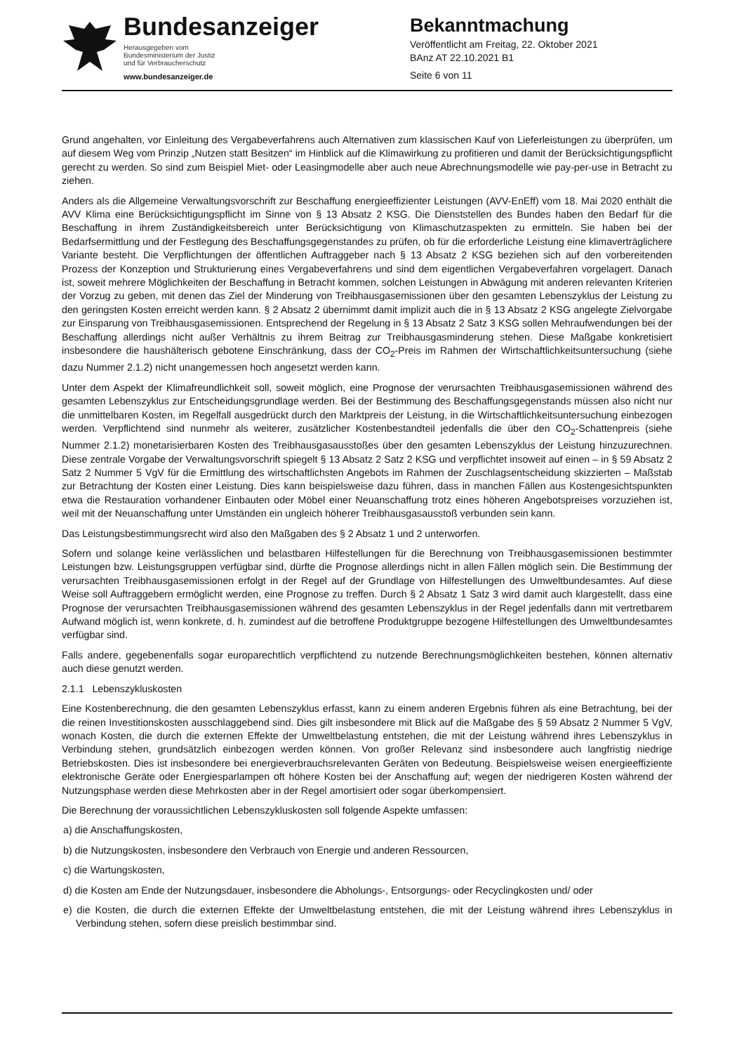Bundesanzeiger
Herausgegeben vom
Bundesministerium der Justiz
und für Verbraucherschutz
www.bundesanzeiger.de
Bekanntmachung
Veröffentlicht am Freitag, 22. Oktober 2021
BAnz AT 22.10.2021 B1
Seite 6 von 11
Grund angehalten, vor Einleitung des Vergabeverfahrens auch Alternativen zum klassischen Kauf von Lieferleistungen zu überprüfen, um auf diesem Weg vom Prinzip „Nutzen statt Besitzen“ im Hinblick auf die Klimawirkung zu profitieren und damit der Berücksichtigungspflicht gerecht zu werden. So sind zum Beispiel Miet- oder Leasingmodelle aber auch neue Abrechnungsmodelle wie pay-per-use in Betracht zu ziehen.
Anders als die Allgemeine Verwaltungsvorschrift zur Beschaffung energieeffizienter Leistungen (AVV-EnEff) vom 18. Mai 2020 enthält die AVV Klima eine Berücksichtigungspflicht im Sinne von § 13 Absatz 2 KSG. Die Dienststellen des Bundes haben den Bedarf für die Beschaffung in ihrem Zuständigkeitsbereich unter Berücksichtigung von Klimaschutzaspekten zu ermitteln. Sie haben bei der Bedarfsermittlung und der Festlegung des Beschaffungsgegenstandes zu prüfen, ob für die erforderliche Leistung eine klimaverträglichere Variante besteht. Die Verpflichtungen der öffentlichen Auftraggeber nach § 13 Absatz 2 KSG beziehen sich auf den vorbereitenden Prozess der Konzeption und Strukturierung eines Vergabeverfahrens und sind dem eigentlichen Vergabeverfahren vorgelagert. Danach ist, soweit mehrere Möglichkeiten der Beschaffung in Betracht kommen, solchen Leistungen in Abwägung mit anderen relevanten Kriterien der Vorzug zu geben, mit denen das Ziel der Minderung von Treibhausgasemissionen über den gesamten Lebenszyklus der Leistung zu den geringsten Kosten erreicht werden kann. § 2 Absatz 2 übernimmt damit implizit auch die in § 13 Absatz 2 KSG angelegte Zielvorgabe zur Einsparung von Treibhausgasemissionen. Entsprechend der Regelung in § 13 Absatz 2 Satz 3 KSG sollen Mehraufwendungen bei der Beschaffung allerdings nicht außer Verhältnis zu ihrem Beitrag zur Treibhausgasminderung stehen. Diese Maßgabe konkretisiert insbesondere die haushälterisch gebotene Einschränkung, dass der CO<sub>2</sub>-Preis im Rahmen der Wirtschaftlichkeitsuntersuchung (siehe dazu Nummer 2.1.2) nicht unangemessen hoch angesetzt werden kann.
Unter dem Aspekt der Klimafreundlichkeit soll, soweit möglich, eine Prognose der verursachten Treibhausgasemissionen während des gesamten Lebenszyklus zur Entscheidungsgrundlage werden. Bei der Bestimmung des Beschaffungsgegenstands müssen also nicht nur die unmittelbaren Kosten, im Regelfall ausgedrückt durch den Marktpreis der Leistung, in die Wirtschaftlichkeitsuntersuchung einbezogen werden. Verpflichtend sind nunmehr als weiterer, zusätzlicher Kostenbestandteil jedenfalls die über den CO<sub>2</sub>-Schattenpreis (siehe Nummer 2.1.2) monetarisierbaren Kosten des Treibhausgasausstoßes über den gesamten Lebenszyklus der Leistung hinzuzurechnen. Diese zentrale Vorgabe der Verwaltungsvorschrift spiegelt § 13 Absatz 2 Satz 2 KSG und verpflichtet insoweit auf einen – in § 59 Absatz 2 Satz 2 Nummer 5 VgV für die Ermittlung des wirtschaftlichsten Angebots im Rahmen der Zuschlagsentscheidung skizzierten – Maßstab zur Betrachtung der Kosten einer Leistung. Dies kann beispielsweise dazu führen, dass in manchen Fällen aus Kostengesichtspunkten etwa die Restauration vorhandener Einbauten oder Möbel einer Neuanschaffung trotz eines höheren Angebotspreises vorzuziehen ist, weil mit der Neuanschaffung unter Umständen ein ungleich höherer Treibhausgasausstoß verbunden sein kann.
Das Leistungsbestimmungsrecht wird also den Maßgaben des § 2 Absatz 1 und 2 unterworfen.
Sofern und solange keine verlässlichen und belastbaren Hilfestellungen für die Berechnung von Treibhausgasemissionen bestimmter Leistungen bzw. Leistungsgruppen verfügbar sind, dürfte die Prognose allerdings nicht in allen Fällen möglich sein. Die Bestimmung der verursachten Treibhausgasemissionen erfolgt in der Regel auf der Grundlage von Hilfestellungen des Umweltbundesamtes. Auf diese Weise soll Auftraggebern ermöglicht werden, eine Prognose zu treffen. Durch § 2 Absatz 1 Satz 3 wird damit auch klargestellt, dass eine Prognose der verursachten Treibhausgasemissionen während des gesamten Lebenszyklus in der Regel jedenfalls dann mit vertretbarem Aufwand möglich ist, wenn konkrete, d. h. zumindest auf die betroffene Produktgruppe bezogene Hilfestellungen des Umweltbundesamtes verfügbar sind.
Falls andere, gegebenenfalls sogar europarechtlich verpflichtend zu nutzende Berechnungsmöglichkeiten bestehen, können alternativ auch diese genutzt werden.
2.1.1 Lebenszykluskosten
Eine Kostenberechnung, die den gesamten Lebenszyklus erfasst, kann zu einem anderen Ergebnis führen als eine Betrachtung, bei der die reinen Investitionskosten ausschlaggebend sind. Dies gilt insbesondere mit Blick auf die Maßgabe des § 59 Absatz 2 Nummer 5 VgV, wonach Kosten, die durch die externen Effekte der Umweltbelastung entstehen, die mit der Leistung während ihres Lebenszyklus in Verbindung stehen, grundsätzlich einbezogen werden können. Von großer Relevanz sind insbesondere auch langfristig niedrige Betriebskosten. Dies ist insbesondere bei energieverbrauchsrelevanten Geräten von Bedeutung. Beispielsweise weisen energieeffiziente elektronische Geräte oder Energiesparlampen oft höhere Kosten bei der Anschaffung auf; wegen der niedrigeren Kosten während der Nutzungsphase werden diese Mehrkosten aber in der Regel amortisiert oder sogar überkompensiert.
Die Berechnung der voraussichtlichen Lebenszykluskosten soll folgende Aspekte umfassen:
a) die Anschaffungskosten,
b) die Nutzungskosten, insbesondere den Verbrauch von Energie und anderen Ressourcen,
c) die Wartungskosten,
d) die Kosten am Ende der Nutzungsdauer, insbesondere die Abholungs-, Entsorgungs- oder Recyclingkosten und/ oder
e) die Kosten, die durch die externen Effekte der Umweltbelastung entstehen, die mit der Leistung während ihres Lebenszyklus in Verbindung stehen, sofern diese preislich bestimmbar sind.